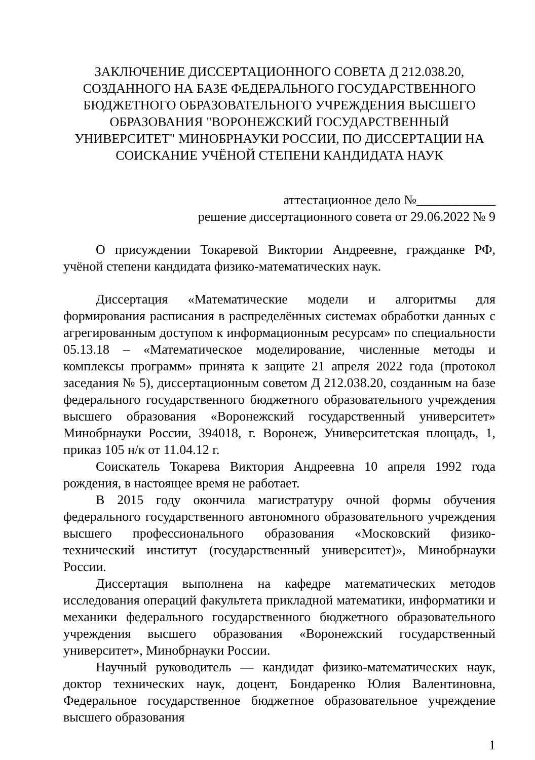ЗАКЛЮЧЕНИЕ ДИССЕРТАЦИОННОГО СОВЕТА Д 212.038.20, СОЗДАННОГО НА БАЗЕ ФЕДЕРАЛЬНОГО ГОСУДАРСТВЕННОГО БЮДЖЕТНОГО ОБРАЗОВАТЕЛЬНОГО УЧРЕЖДЕНИЯ ВЫСШЕГО ОБРАЗОВАНИЯ "ВОРОНЕЖСКИЙ ГОСУДАРСТВЕННЫЙ УНИВЕРСИТЕТ" МИНОБРНАУКИ РОССИИ, ПО ДИССЕРТАЦИИ НА СОИСКАНИЕ УЧЁНОЙ СТЕПЕНИ КАНДИДАТА НАУК
аттестационное дело №____________
решение диссертационного совета от 29.06.2022 № 9
О присуждении Токаревой Виктории Андреевне, гражданке РФ, учёной степени кандидата физико-математических наук.
Диссертация «Математические модели и алгоритмы для формирования расписания в распределённых системах обработки данных с агрегированным доступом к информационным ресурсам» по специальности 05.13.18 – «Математическое моделирование, численные методы и комплексы программ» принята к защите 21 апреля 2022 года (протокол заседания № 5), диссертационным советом Д 212.038.20, созданным на базе федерального государственного бюджетного образовательного учреждения высшего образования «Воронежский государственный университет» Минобрнауки России, 394018, г. Воронеж, Университетская площадь, 1, приказ 105 н/к от 11.04.12 г.
Соискатель Токарева Виктория Андреевна 10 апреля 1992 года рождения, в настоящее время не работает.
В 2015 году окончила магистратуру очной формы обучения федерального государственного автономного образовательного учреждения высшего профессионального образования «Московский физико-технический институт (государственный университет)», Минобрнауки России.
Диссертация выполнена на кафедре математических методов исследования операций факультета прикладной математики, информатики и механики федерального государственного бюджетного образовательного учреждения высшего образования «Воронежский государственный университет», Минобрнауки России.
Научный руководитель — кандидат физико-математических наук, доктор технических наук, доцент, Бондаренко Юлия Валентиновна, Федеральное государственное бюджетное образовательное учреждение высшего образования
1